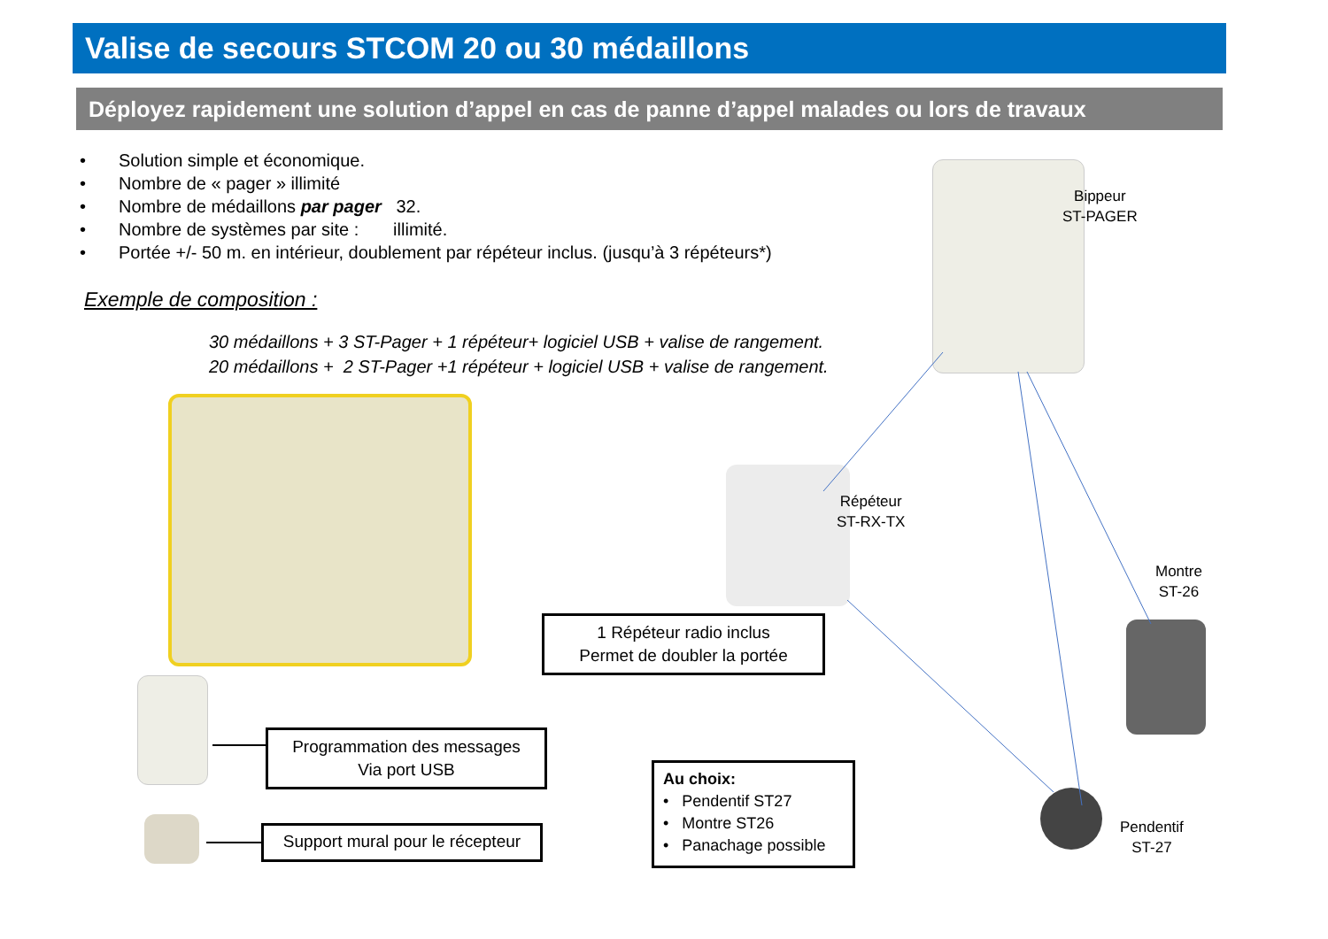Valise de secours STCOM 20 ou 30 médaillons
Déployez rapidement une solution d’appel en cas de panne d’appel malades ou lors de travaux
• Solution simple et économique.
• Nombre de « pager » illimité
• Nombre de médaillons par pager 32.
• Nombre de systèmes par site : illimité.
• Portée +/- 50 m. en intérieur, doublement par répéteur inclus. (jusqu’à 3 répéteurs*)
Exemple de composition :
30 médaillons + 3 ST-Pager + 1 répéteur+ logiciel USB + valise de rangement.
20 médaillons + 2 ST-Pager +1 répéteur + logiciel USB + valise de rangement.
Bippeur
ST-PAGER
Répéteur
ST-RX-TX
Montre
ST-26
Pendentif
ST-27
1 Répéteur radio inclus
Permet de doubler la portée
Programmation des messages
Via port USB
Support mural pour le récepteur
Au choix:
• Pendentif ST27
• Montre ST26
• Panachage possible